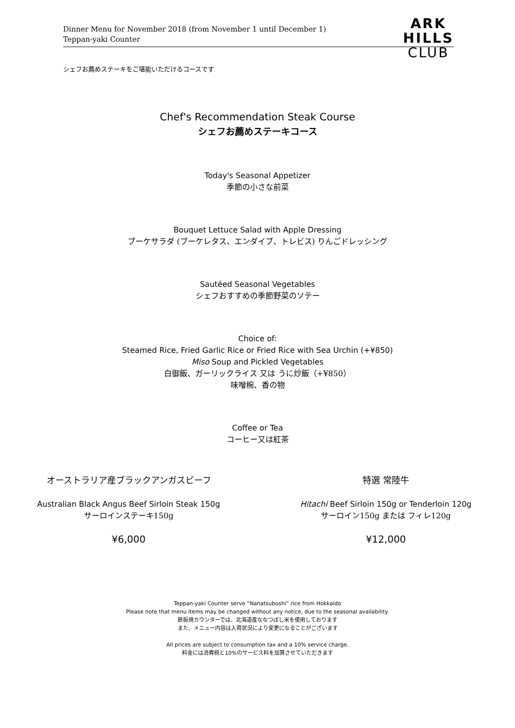Dinner Menu for November 2018 (from November 1 until December 1)
Teppan-yaki Counter
ARK
HILLS
CLUB
シェフお薦めステーキをご堪能いただけるコースです
Chef's Recommendation Steak Course
シェフお薦めステーキコース
Today's Seasonal Appetizer
季節の小さな前菜
Bouquet Lettuce Salad with Apple Dressing
ブーケサラダ (ブーケレタス、エンダイブ、トレビス) りんごドレッシング
Sautéed Seasonal Vegetables
シェフおすすめの季節野菜のソテー
Choice of:
Steamed Rice, Fried Garlic Rice or Fried Rice with Sea Urchin (+¥850)
Miso Soup and Pickled Vegetables
白御飯、ガーリックライス 又は うに炒飯（+¥850）
味噌椀、香の物
Coffee or Tea
コーヒー又は紅茶
オーストラリア産ブラックアンガスビーフ
Australian Black Angus Beef Sirloin Steak 150g
サーロインステーキ150g
¥6,000
特選 常陸牛
Hitachi Beef Sirloin 150g or Tenderloin 120g
サーロイン150g または フィレ120g
¥12,000
Teppan-yaki Counter serve “Nanatsuboshi” rice from Hokkaido
Please note that menu items may be changed without any notice, due to the seasonal availability.
鉄板焼カウンターでは、北海道産ななつぼし米を使用しております
また、メニュー内容は入荷状況により変更になることがございます
All prices are subject to consumption tax and a 10% service charge.
料金には消費税と10%のサービス料を加算させていただきます